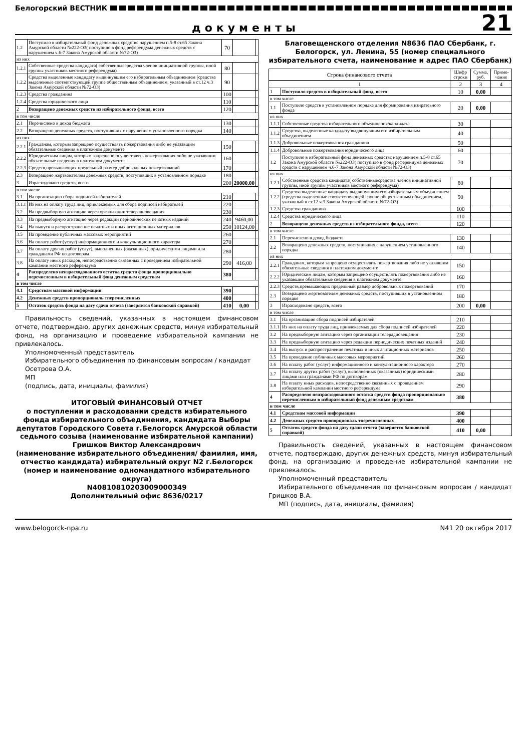Белогорский ВЕСТНИК
документы
21
| 1.2 | Поступило в избирательный фонд денежных средствс нарушением п.5-8 ст.65 Закона Амурской области №222-ОЗ( поступило в фонд референдума денежных средств с нарушением ч.6-7 Закона Амурской области №72-ОЗ) | 70 | | |
| из них | | | | |
| 1.2.1 | Собственные средства кандидата( собственныесредства членов инициативной группы, иной группы участников местного референдума) | 80 | | |
| 1.2.2 | Средства выделенные кандидату выдвинувшим его избирательным объединением (средства выделенные соответствующей группе общественным объединением, указанный в ст.12 ч.3 Закона Амурской области №72-ОЗ) | 90 | | |
| 1.2.3 | Средства гражданина | 100 | | |
| 1.2.4 | Средства юридического лица | 110 | | |
| 2 | Возвращено денежных средств из избирательного фонда, всего | 120 | | |
| в том числе | | | | |
| 2.1 | Перечислено в доход бюджета | 130 | | |
| 2.2 | Возвращено денежных средств, поступивших с нарушением установленного порядка | 140 | | |
| из них | | | | |
| 2.2.1 | Гражданам, которым запрещено осуществлять пожертвования либо не указавшим обязательные сведения в платежном документе | 150 | | |
| 2.2.2 | Юридическим лицам, которым запрещено осуществлять пожертвования либо не указавшим обязательные сведения в платежном документе | 160 | | |
| 2.2.3 | Средств,превышающих предельный размер добровольных пожертвований | 170 | | |
| 2.3 | Возвращено жертвователям денежных средств, поступивших в установленном порядке | 180 | | |
| 3 | Израсходовано средств, всего | 200 | 20000,00 | |
| в том числе | | | | |
| 3.1 | На организацию сбора подписей избирателей | 210 | | |
| 3.1.1 | Из них на оплату труда лиц, привлекаемых для сбора подписей избирателей | 220 | | |
| 3.2 | На предвыборную агитацию через организации телерадиовещания | 230 | | |
| 3.3 | На предвыборную агитацию через редакции периодических печатных изданий | 240 | 9460,00 | |
| 3.4 | На выпуск и распространение печатных и иных агитационных материалов | 250 | 10124,00 | |
| 3.5 | На проведение публичных массовых мероприятий | 260 | | |
| 3.6 | На оплату работ (услуг) информационного и консультационного характера | 270 | | |
| 3.7 | На оплату других работ (услуг), выполненных (оказанных) юридическими лицами или гражданами РФ по договорам | 280 | | |
| 3.8 | На оплату иных расходов, непосредственно связанных с проведением избирательной кампании местного референдума | 290 | 416,00 | |
| 4 | Распределено неизрасходованного остатка средств фонда пропорционально перечисленным в избирательный фонд денежным средствам | 380 | | |
| в том числе | | | | |
| 4.1 | Средствам массовой информации | 390 | | |
| 4.2 | Денежных средств пропорциональ тперечисленных | 400 | | |
| 5 | Остаток средств фонда на дату сдачи отчета (заверяется банковской справкой) | 410 | 0,00 | |
Правильность сведений, указанных в настоящем финансовом отчете, подтверждаю, других денежных средств, минуя избирательный фонд, на организацию и проведение избирательной кампании не привлекалось.
Уполномоченный представитель
Избирательного объединения по финансовым вопросам / кандидат
Осетрова О.А.
МП
(подпись, дата, инициалы, фамилия)
ИТОГОВЫЙ ФИНАНСОВЫЙ ОТЧЕТ
о поступлении и расходовании средств избирательного фонда избирательного объединения, кандидата Выборы депутатов Городского Совета г.Белогорск Амурской области седьмого созыва (наименование избирательной кампании)
Гришков Виктор Александрович
(наименование избирательного объединения/ фамилия, имя, отчество кандидата) избирательный округ N2 г.Белогорск (номер и наименование одномандатного избирательного округа)
N40810810203009000349
Дополнительный офис 8636/0217
Благовещенского отделения N8636 ПАО Сбербанк, г. Белогорск, ул. Ленина, 55 (номер специального избирательного счета, наименование и адрес ПАО Сбербанк)
| Строка финансового отчета | | Шифр строки | Сумма, руб. | Приме-чание |
| --- | --- | --- | --- | --- |
| 1 | | 2 | 3 | 4 |
| 1 | Поступило средств в избирательный фонд, всего | 10 | 0,00 | |
| в том числе | | | | |
| 1.1 | Поступило средств в установленном порядке для формирования изиратеьного фонда | 20 | 0,00 | |
| из них | | | | |
| 1.1.1 | Собственные средства избирательного объединения/кандидата | 30 | | |
| 1.1.2 | Средства, выделенные кандидату выдвинувшим его избирательным объединением | 40 | | |
| 1.1.3 | Добровольные пожертвования гражданина | 50 | | |
| 1.1.4 | Добровольные пожертвования юридического лица | 60 | | |
| 1.2 | Поступило в избирательный фонд денежных средствс нарушением п.5-8 ст.65 Закона Амурской области №222-ОЗ( поступило в фонд референдума денежных средств с нарушением ч.6-7 Закона Амурской области №72-ОЗ) | 70 | | |
| из них | | | | |
| 1.2.1 | Собственные средства кандидата( собственныесредства членов инициативной группы, иной группы участников местного референдума) | 80 | | |
| 1.2.2 | Средства выделенные кандидату выдвинувшим его избирательным объединением (средства выделенные соответствующей группе общественным объединением, указанный в ст.12 ч.3 Закона Амурской области №72-ОЗ) | 90 | | |
| 1.2.3 | Средства гражданина | 100 | | |
| 1.2.4 | Средства юридического лица | 110 | | |
| 2 | Возвращено денежных средств из избирательного фонда, всего | 120 | | |
| в том числе | | | | |
| 2.1 | Перечислено в доход бюджета | 130 | | |
| 2.2 | Возвращено денежных средств, поступивших с нарушением установленного порядка | 140 | | |
| из них | | | | |
| 2.2.1 | Гражданам, которым запрещено осуществлять пожертвования либо не указавшим обязательные сведения в платежном документе | 150 | | |
| 2.2.2 | Юридическим лицам, которым запрещено осуществлять пожертвования либо не указавшим обязательные сведения в платежном документе | 160 | | |
| 2.2.3 | Средств,превышающих предельный размер добровольных пожертвований | 170 | | |
| 2.3 | Возвращено жертвователям денежных средств, поступивших в установленном порядке | 180 | | |
| 3 | Израсходовано средств, всего | 200 | 0,00 | |
| в том числе | | | | |
| 3.1 | На организацию сбора подписей избирателей | 210 | | |
| 3.1.1 | Из них на оплату труда лиц, привлекаемых для сбора подписей избирателей | 220 | | |
| 3.2 | На предвыборную агитацию через организации телерадиовещания | 230 | | |
| 3.3 | На предвыборную агитацию через редакции периодических печатных изданий | 240 | | |
| 3.4 | На выпуск и распространение печатных и иных агитационных материалов | 250 | | |
| 3.5 | На проведение публичных массовых мероприятий | 260 | | |
| 3.6 | На оплату работ (услуг) информационного и консультационного характера | 270 | | |
| 3.7 | На оплату других работ (услуг), выполненных (оказанных) юридическими лицами или гражданами РФ по договорам | 280 | | |
| 3.8 | На оплату иных расходов, непосредственно связанных с проведением избирательной кампании местного референдума | 290 | | |
| 4 | Распределено неизрасходованного остатка средств фонда пропорционально перечисленным в избирательный фонд денежным средствам | 380 | | |
| в том числе | | | | |
| 4.1 | Средствам массовой информации | 390 | | |
| 4.2 | Денежных средств пропорциональ тперечисленных | 400 | | |
| 5 | Остаток средств фонда на дату сдачи отчета (заверяется банковской справкой) | 410 | 0,00 | |
Правильность сведений, указанных в настоящем финансовом отчете, подтверждаю, других денежных средств, минуя избирательный фонд, на организацию и проведение избирательной кампании не привлекалось.
Уполномоченный представитель
Избирательного объединения по финансовым вопросам / кандидат Гришков В.А.
МП (подпись, дата, инициалы, фамилия)
www.belogorck-npa.ru N41 20 октября 2017